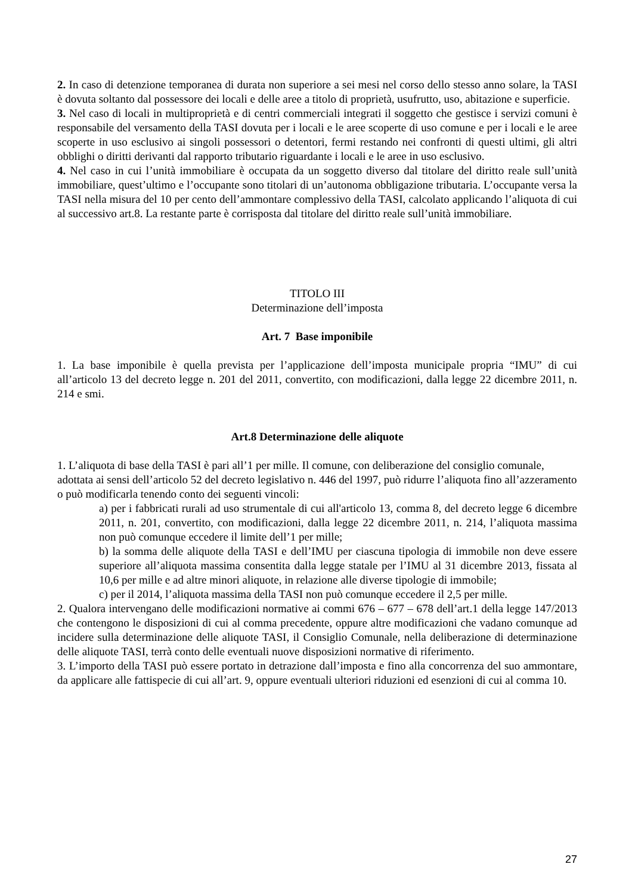2. In caso di detenzione temporanea di durata non superiore a sei mesi nel corso dello stesso anno solare, la TASI è dovuta soltanto dal possessore dei locali e delle aree a titolo di proprietà, usufrutto, uso, abitazione e superficie.
3. Nel caso di locali in multiproprietà e di centri commerciali integrati il soggetto che gestisce i servizi comuni è responsabile del versamento della TASI dovuta per i locali e le aree scoperte di uso comune e per i locali e le aree scoperte in uso esclusivo ai singoli possessori o detentori, fermi restando nei confronti di questi ultimi, gli altri obblighi o diritti derivanti dal rapporto tributario riguardante i locali e le aree in uso esclusivo.
4. Nel caso in cui l’unità immobiliare è occupata da un soggetto diverso dal titolare del diritto reale sull’unità immobiliare, quest’ultimo e l’occupante sono titolari di un’autonoma obbligazione tributaria. L’occupante versa la TASI nella misura del 10 per cento dell’ammontare complessivo della TASI, calcolato applicando l’aliquota di cui al successivo art.8. La restante parte è corrisposta dal titolare del diritto reale sull’unità immobiliare.
TITOLO III
Determinazione dell’imposta
Art. 7 Base imponibile
1. La base imponibile è quella prevista per l’applicazione dell’imposta municipale propria “IMU” di cui all’articolo 13 del decreto legge n. 201 del 2011, convertito, con modificazioni, dalla legge 22 dicembre 2011, n. 214 e smi.
Art.8 Determinazione delle aliquote
1. L’aliquota di base della TASI è pari all’1 per mille. Il comune, con deliberazione del consiglio comunale, adottata ai sensi dell’articolo 52 del decreto legislativo n. 446 del 1997, può ridurre l’aliquota fino all’azzeramento o può modificarla tenendo conto dei seguenti vincoli:
a) per i fabbricati rurali ad uso strumentale di cui all'articolo 13, comma 8, del decreto legge 6 dicembre 2011, n. 201, convertito, con modificazioni, dalla legge 22 dicembre 2011, n. 214, l’aliquota massima non può comunque eccedere il limite dell’1 per mille;
b) la somma delle aliquote della TASI e dell’IMU per ciascuna tipologia di immobile non deve essere superiore all’aliquota massima consentita dalla legge statale per l’IMU al 31 dicembre 2013, fissata al 10,6 per mille e ad altre minori aliquote, in relazione alle diverse tipologie di immobile;
c) per il 2014, l’aliquota massima della TASI non può comunque eccedere il 2,5 per mille.
2. Qualora intervengano delle modificazioni normative ai commi 676 – 677 – 678 dell’art.1 della legge 147/2013 che contengono le disposizioni di cui al comma precedente, oppure altre modificazioni che vadano comunque ad incidere sulla determinazione delle aliquote TASI, il Consiglio Comunale, nella deliberazione di determinazione delle aliquote TASI, terrà conto delle eventuali nuove disposizioni normative di riferimento.
3. L’importo della TASI può essere portato in detrazione dall’imposta e fino alla concorrenza del suo ammontare, da applicare alle fattispecie di cui all’art. 9, oppure eventuali ulteriori riduzioni ed esenzioni di cui al comma 10.
27